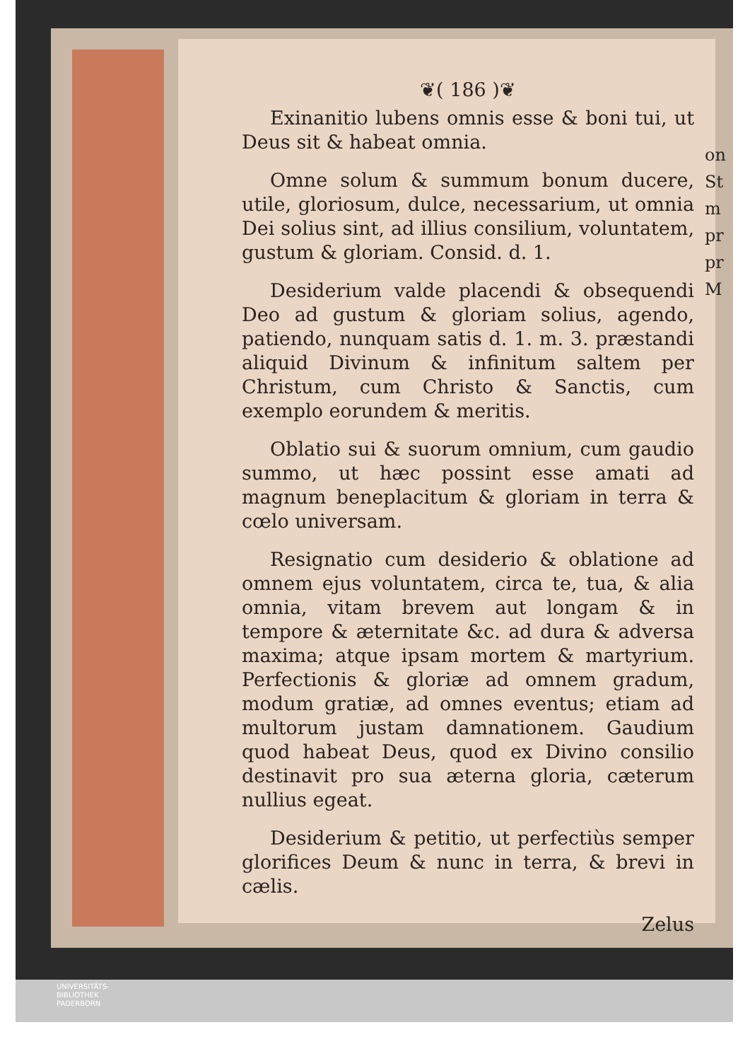❦( 186 )❦
Exinanitio lubens omnis esse & boni tui, ut Deus sit & habeat omnia.
Omne solum & summum bonum ducere, utile, gloriosum, dulce, necessarium, ut omnia Dei solius sint, ad illius consilium, voluntatem, gustum & gloriam. Consid. d. 1.
Desiderium valde placendi & obsequendi Deo ad gustum & gloriam solius, agendo, patiendo, nunquam satis d. 1. m. 3. præstandi aliquid Divinum & infinitum saltem per Christum, cum Christo & Sanctis, cum exemplo eorundem & meritis.
Oblatio sui & suorum omnium, cum gaudio summo, ut hæc possint esse amati ad magnum beneplacitum & gloriam in terra & cœlo universam.
Resignatio cum desiderio & oblatione ad omnem ejus voluntatem, circa te, tua, & alia omnia, vitam brevem aut longam & in tempore & æternitate &c. ad dura & adversa maxima; atque ipsam mortem & martyrium. Perfectionis & gloriæ ad omnem gradum, modum gratiæ, ad omnes eventus; etiam ad multorum justam damnationem. Gaudium quod habeat Deus, quod ex Divino consilio destinavit pro sua æterna gloria, cæterum nullius egeat.
Desiderium & petitio, ut perfectiùs semper glorifices Deum & nunc in terra, & brevi in cælis.
Zelus
on
St
m
pr
pr
M
UNIVERSITÄTS-
BIBLIOTHEK
PADERBORN